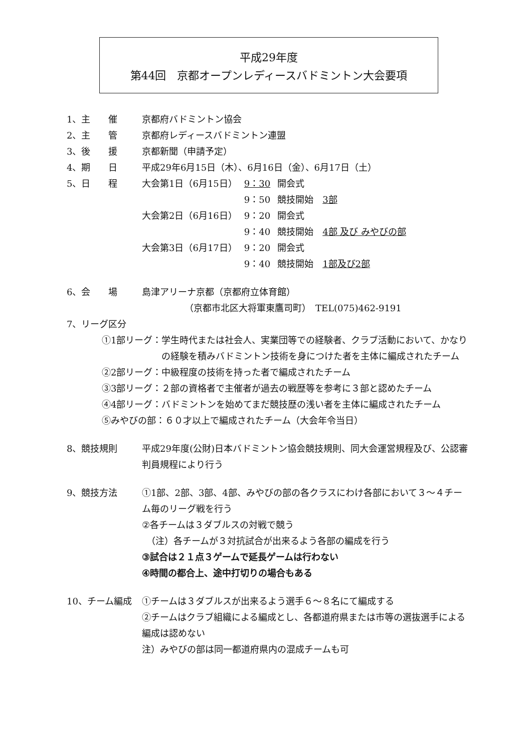平成29年度
第44回　京都オープンレディースバドミントン大会要項
1、主　　催 京都府バドミントン協会
2、主　　管 京都府レディースバドミントン連盟
3、後　　援 京都新聞（申請予定）
4、期　　日 平成29年6月15日（木）、6月16日（金）、6月17日（土）
5、日　　程
| 大会第1日（6月15日） | 9：30 | 開会式 |
| | 9：50 | 競技開始 3部 |
| 大会第2日（6月16日） | 9：20 | 開会式 |
| | 9：40 | 競技開始 4部 及び みやびの部 |
| 大会第3日（6月17日） | 9：20 | 開会式 |
| | 9：40 | 競技開始 1部及び2部 |
6、会　　場 島津アリーナ京都（京都府立体育館）
（京都市北区大将軍東鷹司町）　TEL(075)462-9191
7、リーグ区分
①1部リーグ： 学生時代または社会人、実業団等での経験者、クラブ活動において、かなりの経験を積みバドミントン技術を身につけた者を主体に編成されたチーム
②2部リーグ：中級程度の技術を持った者で編成されたチーム
③3部リーグ：２部の資格者で主催者が過去の戦歴等を参考に３部と認めたチーム
④4部リーグ：バドミントンを始めてまだ競技歴の浅い者を主体に編成されたチーム
⑤みやびの部：６０才以上で編成されたチーム（大会年令当日）
8、競技規則 平成29年度(公財)日本バドミントン協会競技規則、同大会運営規程及び、公認審判員規程により行う
9、競技方法 ①1部、2部、3部、4部、みやびの部の各クラスにわけ各部において３～４チーム毎のリーグ戦を行う
②各チームは３ダブルスの対戦で競う
　（注）各チームが３対抗試合が出来るよう各部の編成を行う
③試合は２１点３ゲームで延長ゲームは行わない
④時間の都合上、途中打切りの場合もある
10、チーム編成 ①チームは３ダブルスが出来るよう選手６～８名にて編成する
②チームはクラブ組織による編成とし、各都道府県または市等の選抜選手による編成は認めない
注）みやびの部は同一都道府県内の混成チームも可